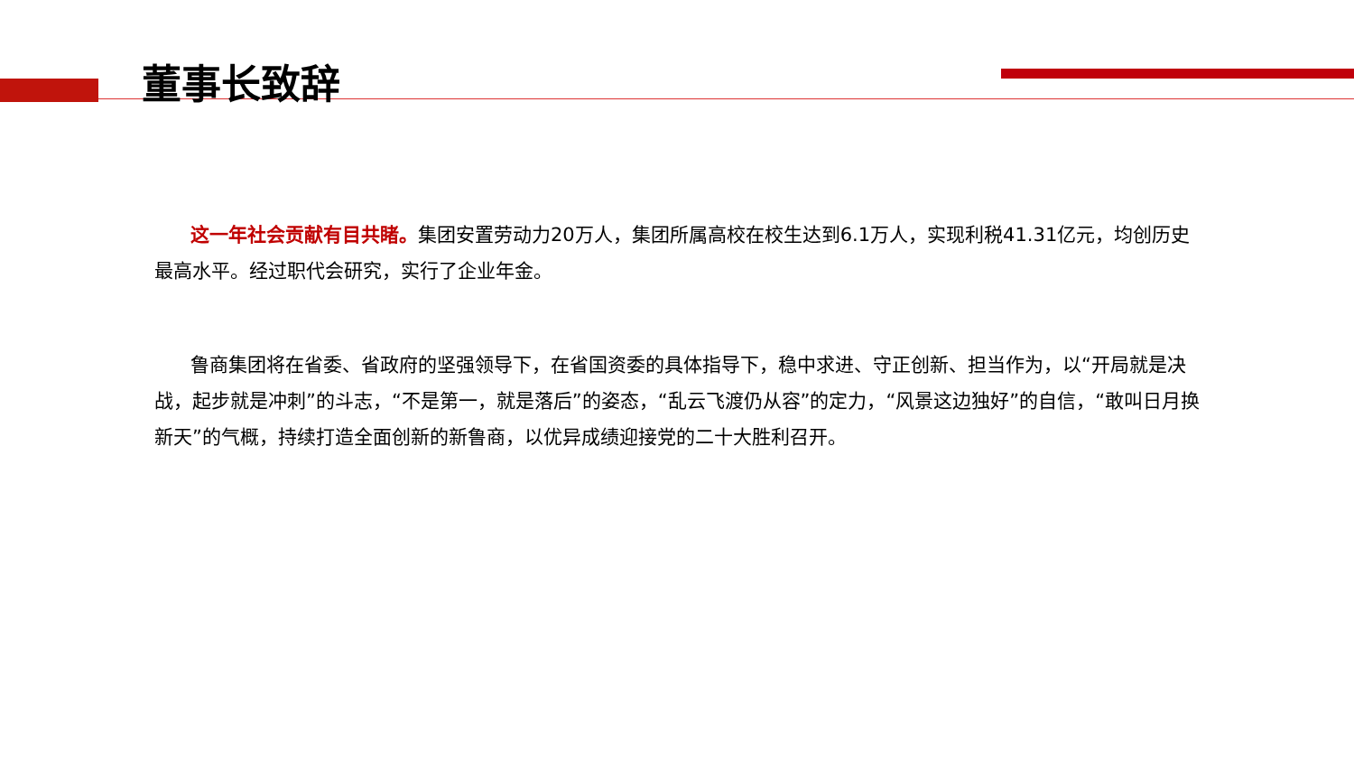董事长致辞
这一年社会贡献有目共睹。集团安置劳动力20万人，集团所属高校在校生达到6.1万人，实现利税41.31亿元，均创历史最高水平。经过职代会研究，实行了企业年金。
鲁商集团将在省委、省政府的坚强领导下，在省国资委的具体指导下，稳中求进、守正创新、担当作为，以“开局就是决战，起步就是冲刺”的斗志，“不是第一，就是落后”的姿态，“乱云飞渡仍从容”的定力，“风景这边独好”的自信，“敢叫日月换新天”的气概，持续打造全面创新的新鲁商，以优异成绩迎接党的二十大胜利召开。